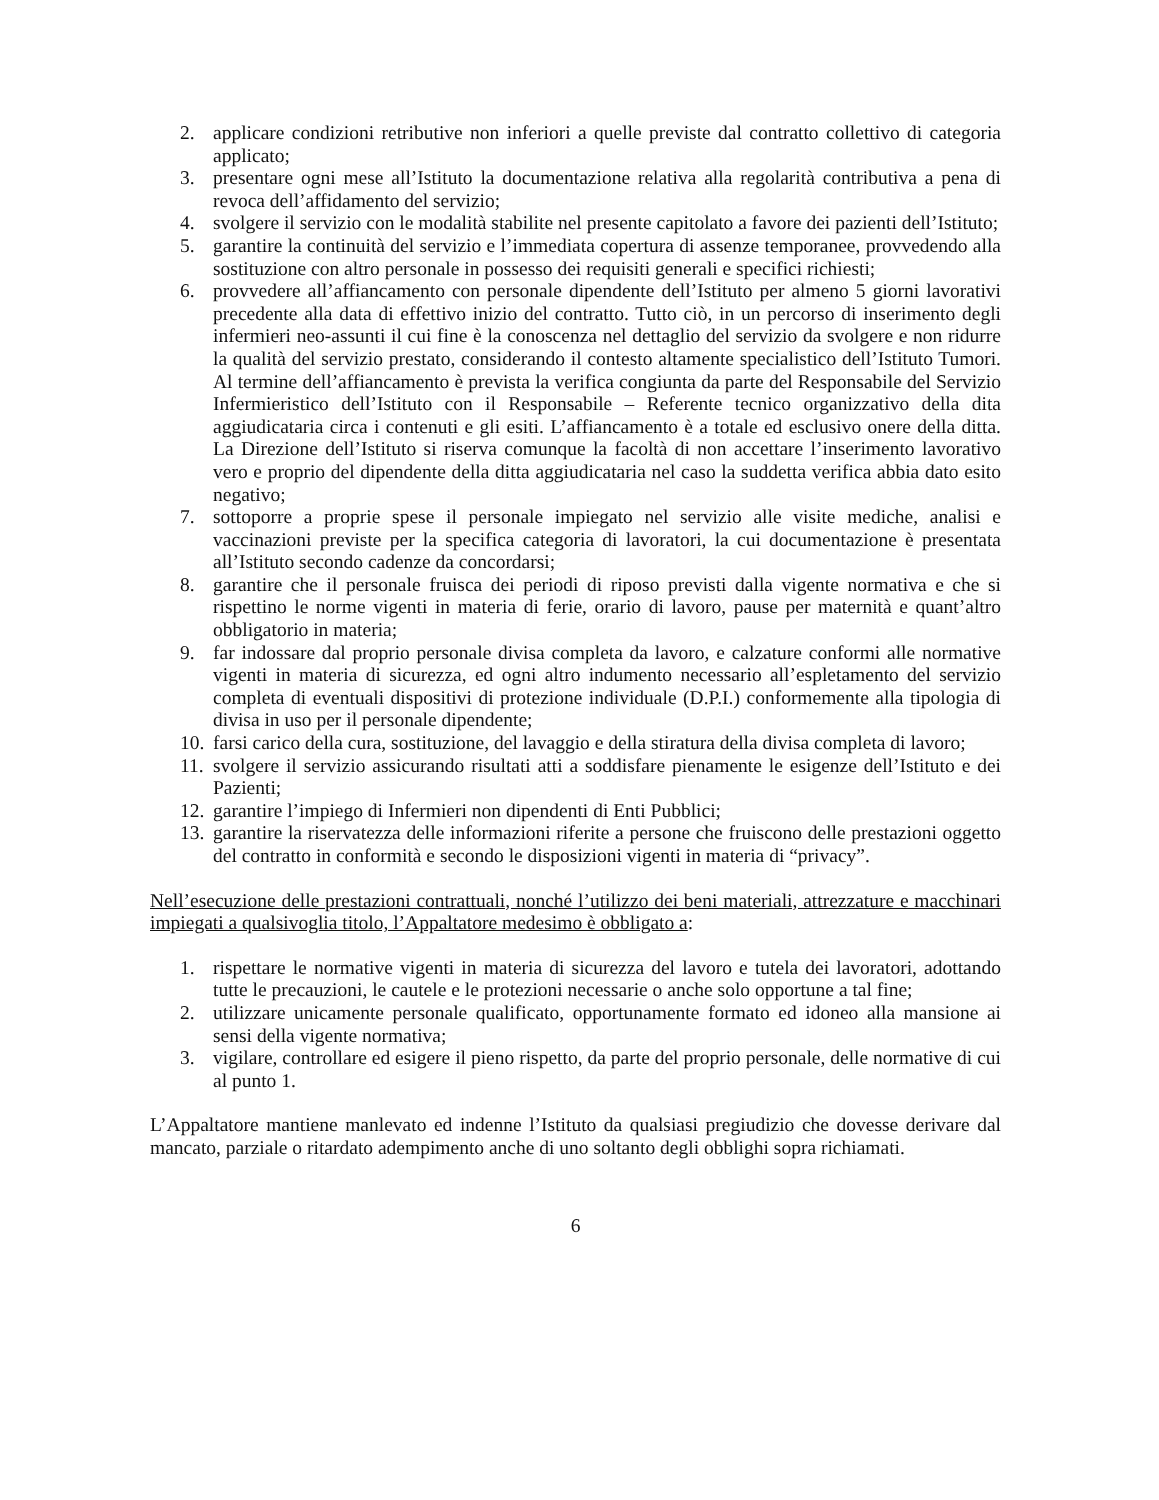2. applicare condizioni retributive non inferiori a quelle previste dal contratto collettivo di categoria applicato;
3. presentare ogni mese all’Istituto la documentazione relativa alla regolarità contributiva a pena di revoca dell’affidamento del servizio;
4. svolgere il servizio con le modalità stabilite nel presente capitolato a favore dei pazienti dell’Istituto;
5. garantire la continuità del servizio e l’immediata copertura di assenze temporanee, provvedendo alla sostituzione con altro personale in possesso dei requisiti generali e specifici richiesti;
6. provvedere all’affiancamento con personale dipendente dell’Istituto per almeno 5 giorni lavorativi precedente alla data di effettivo inizio del contratto. Tutto ciò, in un percorso di inserimento degli infermieri neo-assunti il cui fine è la conoscenza nel dettaglio del servizio da svolgere e non ridurre la qualità del servizio prestato, considerando il contesto altamente specialistico dell’Istituto Tumori. Al termine dell’affiancamento è prevista la verifica congiunta da parte del Responsabile del Servizio Infermieristico dell’Istituto con il Responsabile – Referente tecnico organizzativo della dita aggiudicataria circa i contenuti e gli esiti. L’affiancamento è a totale ed esclusivo onere della ditta. La Direzione dell’Istituto si riserva comunque la facoltà di non accettare l’inserimento lavorativo vero e proprio del dipendente della ditta aggiudicataria nel caso la suddetta verifica abbia dato esito negativo;
7. sottoporre a proprie spese il personale impiegato nel servizio alle visite mediche, analisi e vaccinazioni previste per la specifica categoria di lavoratori, la cui documentazione è presentata all’Istituto secondo cadenze da concordarsi;
8. garantire che il personale fruisca dei periodi di riposo previsti dalla vigente normativa e che si rispettino le norme vigenti in materia di ferie, orario di lavoro, pause per maternità e quant’altro obbligatorio in materia;
9. far indossare dal proprio personale divisa completa da lavoro, e calzature conformi alle normative vigenti in materia di sicurezza, ed ogni altro indumento necessario all’espletamento del servizio completa di eventuali dispositivi di protezione individuale (D.P.I.) conformemente alla tipologia di divisa in uso per il personale dipendente;
10. farsi carico della cura, sostituzione, del lavaggio e della stiratura della divisa completa di lavoro;
11. svolgere il servizio assicurando risultati atti a soddisfare pienamente le esigenze dell’Istituto e dei Pazienti;
12. garantire l’impiego di Infermieri non dipendenti di Enti Pubblici;
13. garantire la riservatezza delle informazioni riferite a persone che fruiscono delle prestazioni oggetto del contratto in conformità e secondo le disposizioni vigenti in materia di “privacy”.
Nell’esecuzione delle prestazioni contrattuali, nonché l’utilizzo dei beni materiali, attrezzature e macchinari impiegati a qualsivoglia titolo, l’Appaltatore medesimo è obbligato a:
1. rispettare le normative vigenti in materia di sicurezza del lavoro e tutela dei lavoratori, adottando tutte le precauzioni, le cautele e le protezioni necessarie o anche solo opportune a tal fine;
2. utilizzare unicamente personale qualificato, opportunamente formato ed idoneo alla mansione ai sensi della vigente normativa;
3. vigilare, controllare ed esigere il pieno rispetto, da parte del proprio personale, delle normative di cui al punto 1.
L’Appaltatore mantiene manlevato ed indenne l’Istituto da qualsiasi pregiudizio che dovesse derivare dal mancato, parziale o ritardato adempimento anche di uno soltanto degli obblighi sopra richiamati.
6